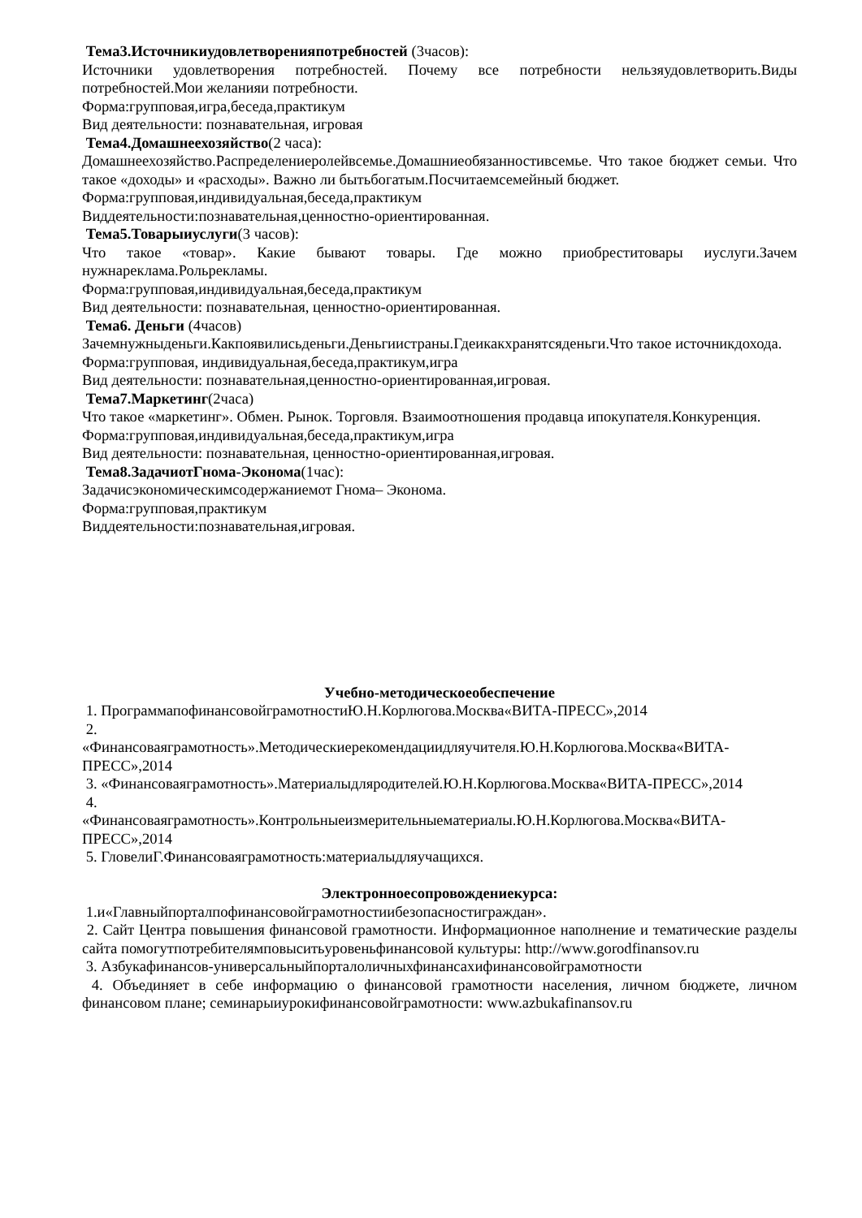Тема3.Источникиудовлетворенияпотребностей (3часов):
Источники удовлетворения потребностей. Почему все потребности нельзяудовлетворить.Виды потребностей.Мои желанияи потребности.
Форма:групповая,игра,беседа,практикум
Вид деятельности: познавательная, игровая
Тема4.Домашнеехозяйство(2 часа):
Домашнеехозяйство.Распределениеролейвсемье.Домашниеобязанностивсемье. Что такое бюджет семьи. Что такое «доходы» и «расходы». Важно ли бытьбогатым.Посчитаемсемейный бюджет.
Форма:групповая,индивидуальная,беседа,практикум
Виддеятельности:познавательная,ценностно-ориентированная.
Тема5.Товарыиуслуги(3 часов):
Что такое «товар». Какие бывают товары. Где можно приобреститовары иуслуги.Зачем нужнареклама.Рольрекламы.
Форма:групповая,индивидуальная,беседа,практикум
Вид деятельности: познавательная, ценностно-ориентированная.
Тема6. Деньги (4часов)
Зачемнужныденьги.Какпоявилисьденьги.Деньгиистраны.Гдеикакхранятсяденьги.Что такое источникдохода.
Форма:групповая, индивидуальная,беседа,практикум,игра
Вид деятельности: познавательная,ценностно-ориентированная,игровая.
Тема7.Маркетинг(2часа)
Что такое «маркетинг». Обмен. Рынок. Торговля. Взаимоотношения продавца ипокупателя.Конкуренция.
Форма:групповая,индивидуальная,беседа,практикум,игра
Вид деятельности: познавательная, ценностно-ориентированная,игровая.
Тема8.ЗадачиотГнома-Эконома(1час):
Задачисэкономическимсодержаниемот Гнома– Эконома.
Форма:групповая,практикум
Виддеятельности:познавательная,игровая.
Учебно-методическоеобеспечение
1. ПрограммапофинансовойграмотностиЮ.Н.Корлюгова.Москва«ВИТА-ПРЕСС»,2014
2.
«Финансоваяграмотность».Методическиерекомендациидляучителя.Ю.Н.Корлюгова.Москва«ВИТА-ПРЕСС»,2014
3. «Финансоваяграмотность».Материалыдляродителей.Ю.Н.Корлюгова.Москва«ВИТА-ПРЕСС»,2014
4.
«Финансоваяграмотность».Контрольныеизмерительныематериалы.Ю.Н.Корлюгова.Москва«ВИТА-ПРЕСС»,2014
5. ГловелиГ.Финансоваяграмотность:материалыдляучащихся.
Электронноесопровождениекурса:
1.и«Главныйпорталпофинансовойграмотностиибезопасностиграждан».
2. Сайт Центра повышения финансовой грамотности. Информационное наполнение и тематические разделы сайта помогутпотребителямповыситьуровеньфинансовой культуры: http://www.gorodfinansov.ru
3. Азбукафинансов-универсальныйпорталоличныхфинансахифинансовойграмотности
4. Объединяет в себе информацию о финансовой грамотности населения, личном бюджете, личном финансовом плане; семинарыиурокифинансовойграмотности: www.azbukafinansov.ru